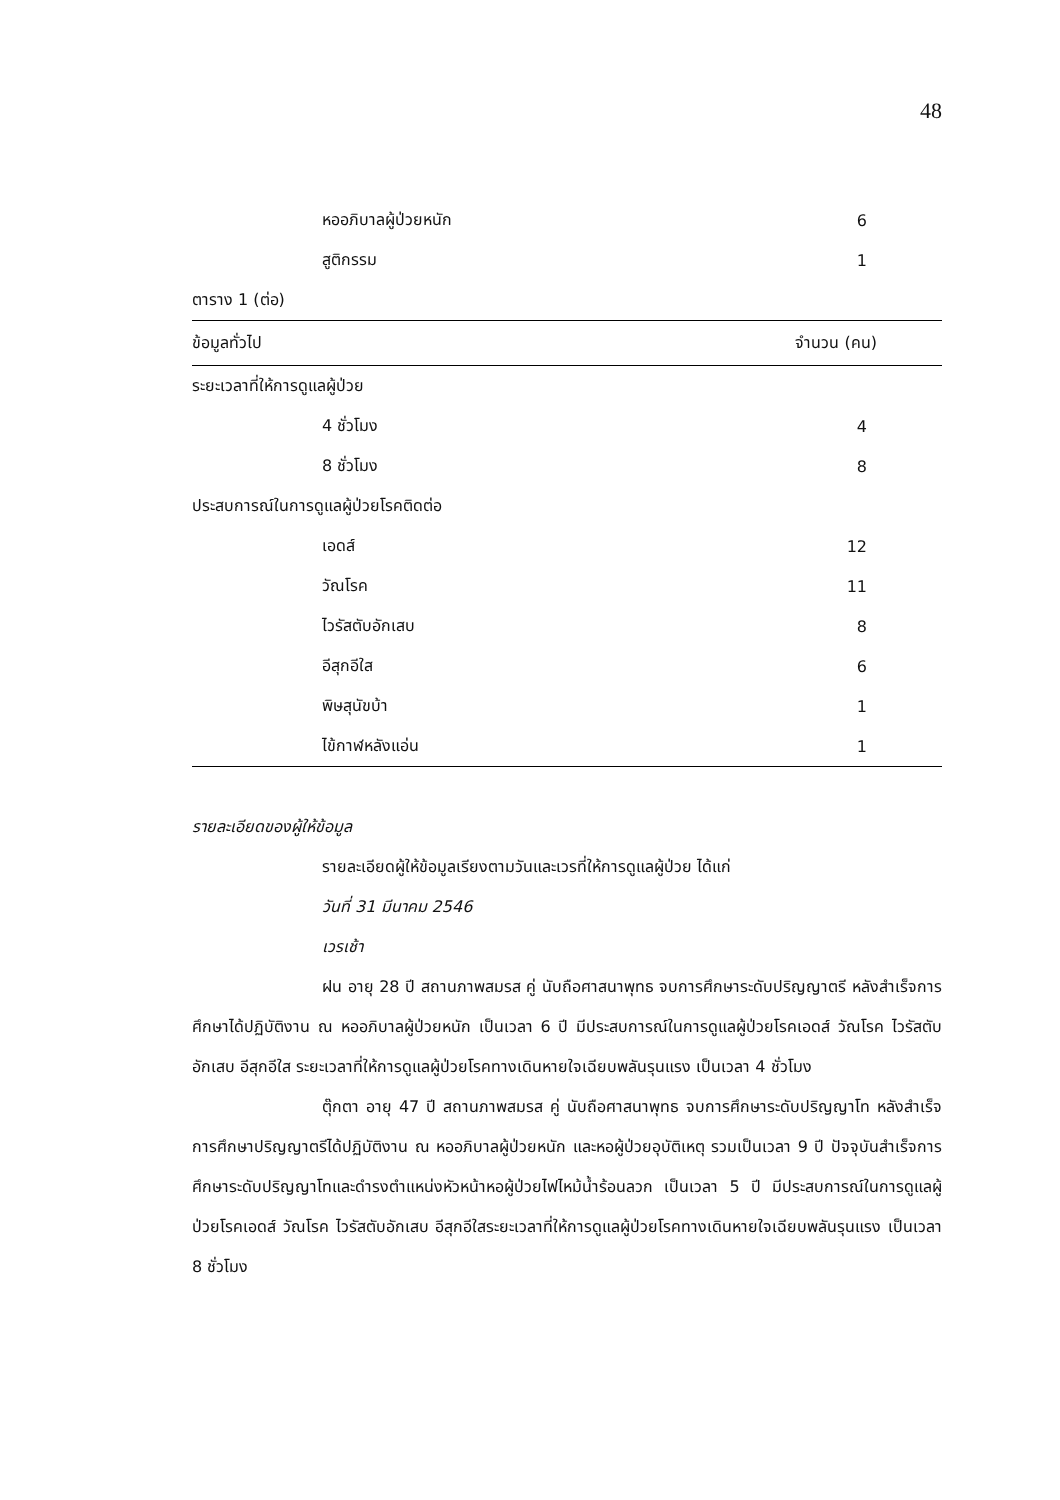48
| หออภิบาลผู้ป่วยหนัก | 6 |
| สูติกรรม | 1 |
| ตาราง 1 (ต่อ) | |
| ข้อมูลทั่วไป | จำนวน (คน) |
| ระยะเวลาที่ให้การดูแลผู้ป่วย | |
| 4 ชั่วโมง | 4 |
| 8 ชั่วโมง | 8 |
| ประสบการณ์ในการดูแลผู้ป่วยโรคติดต่อ | |
| เอดส์ | 12 |
| วัณโรค | 11 |
| ไวรัสตับอักเสบ | 8 |
| อีสุกอีใส | 6 |
| พิษสุนัขบ้า | 1 |
| ไข้กาฬหลังแอ่น | 1 |
รายละเอียดของผู้ให้ข้อมูล
รายละเอียดผู้ให้ข้อมูลเรียงตามวันและเวรที่ให้การดูแลผู้ป่วย ได้แก่
วันที่ 31 มีนาคม 2546
เวรเช้า
ฝน อายุ 28 ปี สถานภาพสมรส คู่ นับถือศาสนาพุทธ จบการศึกษาระดับปริญญาตรี หลังสำเร็จการศึกษาได้ปฏิบัติงาน ณ หออภิบาลผู้ป่วยหนัก เป็นเวลา 6 ปี มีประสบการณ์ในการดูแลผู้ป่วยโรคเอดส์ วัณโรค ไวรัสตับอักเสบ อีสุกอีใส ระยะเวลาที่ให้การดูแลผู้ป่วยโรคทางเดินหายใจเฉียบพลันรุนแรง เป็นเวลา 4 ชั่วโมง
ตุ๊กตา อายุ 47 ปี สถานภาพสมรส คู่ นับถือศาสนาพุทธ จบการศึกษาระดับปริญญาโท หลังสำเร็จการศึกษาปริญญาตรีได้ปฏิบัติงาน ณ หออภิบาลผู้ป่วยหนัก และหอผู้ป่วยอุบัติเหตุ รวมเป็นเวลา 9 ปี ปัจจุบันสำเร็จการศึกษาระดับปริญญาโทและดำรงตำแหน่งหัวหน้าหอผู้ป่วยไฟไหม้น้ำร้อนลวก เป็นเวลา 5 ปี มีประสบการณ์ในการดูแลผู้ป่วยโรคเอดส์ วัณโรค ไวรัสตับอักเสบ อีสุกอีใสระยะเวลาที่ให้การดูแลผู้ป่วยโรคทางเดินหายใจเฉียบพลันรุนแรง เป็นเวลา 8 ชั่วโมง